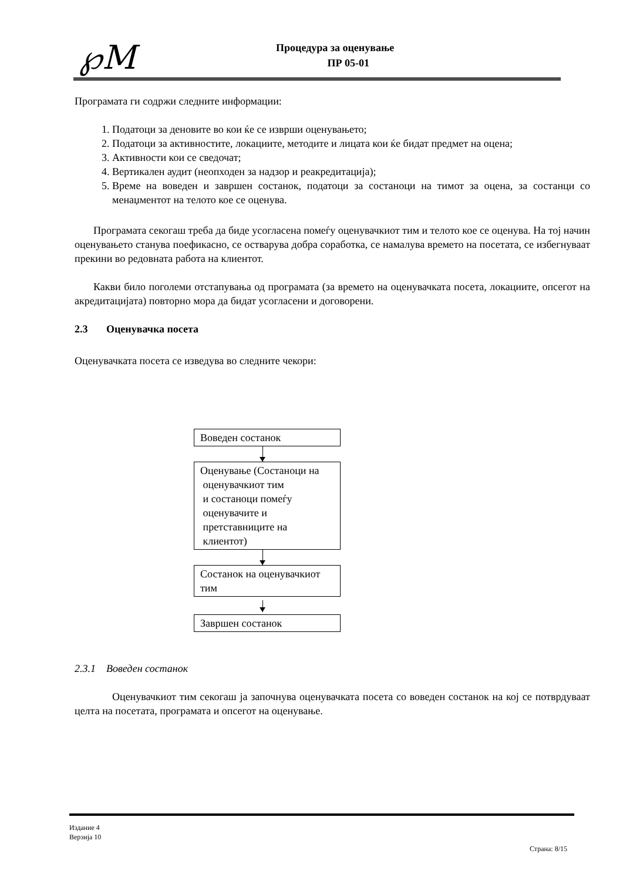℘M
Процедура за оценување
ПР 05-01
Програмата ги содржи следните информации:
1. Податоци за деновите во кои ќе се изврши оценувањето;
2. Податоци за активностите, локациите, методите и лицата кои ќе бидат предмет на оцена;
3. Активности кои се сведочат;
4. Вертикален аудит (неопходен за надзор и реакредитација);
5. Време на воведен и завршен состанок, податоци за состаноци на тимот за оцена, за состанци со менаџментот на телото кое се оценува.
Програмата секогаш треба да биде усогласена помеѓу оценувачкиот тим и телото кое се оценува. На тој начин оценувањето станува поефикасно, се остварува добра соработка, се намалува времето на посетата, се избегнуваат прекини во редовната работа на клиентот.
Какви било поголеми отстапувања од програмата (за времето на оценувачката посета, локациите, опсегот на акредитацијата) повторно мора да бидат усогласени и договорени.
2.3 Оценувачка посета
Оценувачката посета се изведува во следните чекори:
Воведен состанок
Оценување (Состаноци на
оценувачкиот тим
и состаноци помеѓу
оценувачите и
претставниците на
клиентот)
Состанок на оценувачкиот тим
Завршен состанок
2.3.1 Воведен состанок
Оценувачкиот тим секогаш ја започнува оценувачката посета со воведен состанок на кој се потврдуваат целта на посетата, програмата и опсегот на оценување.
Издание 4
Верзија 10
Страна: 8/15